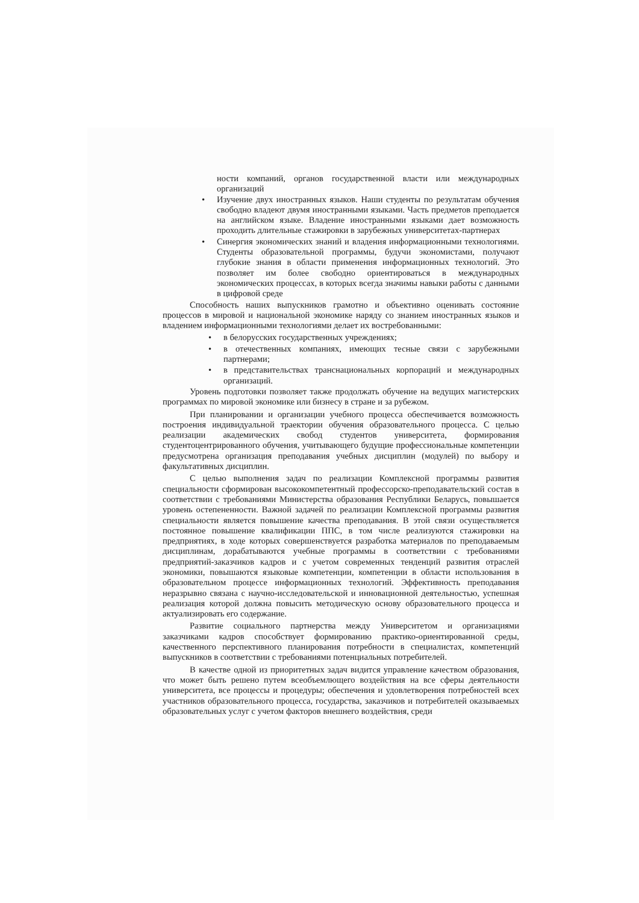ности компаний, органов государственной власти или международных организаций
• Изучение двух иностранных языков. Наши студенты по результатам обучения свободно владеют двумя иностранными языками. Часть предметов преподается на английском языке. Владение иностранными языками дает возможность проходить длительные стажировки в зарубежных университетах-партнерах
• Синергия экономических знаний и владения информационными технологиями. Студенты образовательной программы, будучи экономистами, получают глубокие знания в области применения информационных технологий. Это позволяет им более свободно ориентироваться в международных экономических процессах, в которых всегда значимы навыки работы с данными в цифровой среде
Способность наших выпускников грамотно и объективно оценивать состояние процессов в мировой и национальной экономике наряду со знанием иностранных языков и владением информационными технологиями делает их востребованными:
• в белорусских государственных учреждениях;
• в отечественных компаниях, имеющих тесные связи с зарубежными партнерами;
• в представительствах транснациональных корпораций и международных организаций.
Уровень подготовки позволяет также продолжать обучение на ведущих магистерских программах по мировой экономике или бизнесу в стране и за рубежом.
При планировании и организации учебного процесса обеспечивается возможность построения индивидуальной траектории обучения образовательного процесса. С целью реализации академических свобод студентов университета, формирования студентоцентрированного обучения, учитывающего будущие профессиональные компетенции предусмотрена организация преподавания учебных дисциплин (модулей) по выбору и факультативных дисциплин.
С целью выполнения задач по реализации Комплексной программы развития специальности сформирован высококомпетентный профессорско-преподавательский состав в соответствии с требованиями Министерства образования Республики Беларусь, повышается уровень остепененности. Важной задачей по реализации Комплексной программы развития специальности является повышение качества преподавания. В этой связи осуществляется постоянное повышение квалификации ППС, в том числе реализуются стажировки на предприятиях, в ходе которых совершенствуется разработка материалов по преподаваемым дисциплинам, дорабатываются учебные программы в соответствии с требованиями предприятий-заказчиков кадров и с учетом современных тенденций развития отраслей экономики, повышаются языковые компетенции, компетенции в области использования в образовательном процессе информационных технологий. Эффективность преподавания неразрывно связана с научно-исследовательской и инновационной деятельностью, успешная реализация которой должна повысить методическую основу образовательного процесса и актуализировать его содержание.
Развитие социального партнерства между Университетом и организациями заказчиками кадров способствует формированию практико-ориентированной среды, качественного перспективного планирования потребности в специалистах, компетенций выпускников в соответствии с требованиями потенциальных потребителей.
В качестве одной из приоритетных задач видится управление качеством образования, что может быть решено путем всеобъемлющего воздействия на все сферы деятельности университета, все процессы и процедуры; обеспечения и удовлетворения потребностей всех участников образовательного процесса, государства, заказчиков и потребителей оказываемых образовательных услуг с учетом факторов внешнего воздействия, среди